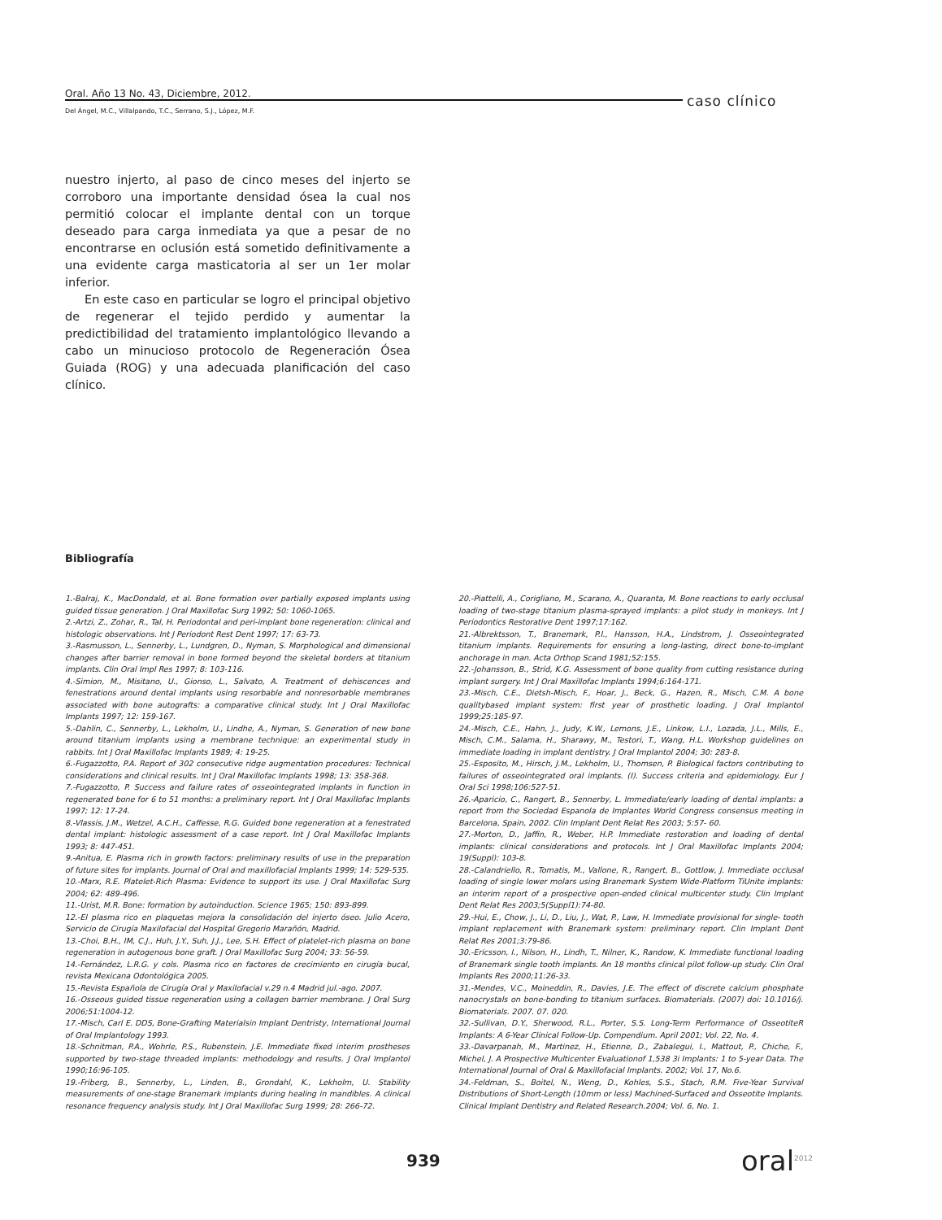Oral. Año 13 No. 43, Diciembre, 2012.
caso clínico
Del Ángel, M.C., Villalpando, T.C., Serrano, S.J., López, M.F.
nuestro injerto, al paso de cinco meses del injerto se corroboro una importante densidad ósea la cual nos permitió colocar el implante dental con un torque deseado para carga inmediata ya que a pesar de no encontrarse en oclusión está sometido definitivamente a una evidente carga masticatoria al ser un 1er molar inferior.
En este caso en particular se logro el principal objetivo de regenerar el tejido perdido y aumentar la predictibilidad del tratamiento implantológico llevando a cabo un minucioso protocolo de Regeneración Ósea Guiada (ROG) y una adecuada planificación del caso clínico.
Bibliografía
1.-Balraj, K., MacDondald, et al. Bone formation over partially exposed implants using guided tissue generation. J Oral Maxillofac Surg 1992; 50: 1060-1065.
2.-Artzi, Z., Zohar, R., Tal, H. Periodontal and peri-implant bone regeneration: clinical and histologic observations. Int J Periodont Rest Dent 1997; 17: 63-73.
3.-Rasmusson, L., Sennerby, L., Lundgren, D., Nyman, S. Morphological and dimensional changes after barrier removal in bone formed beyond the skeletal borders at titanium implants. Clin Oral Impl Res 1997; 8: 103-116.
4.-Simion, M., Misitano, U., Gionso, L., Salvato, A. Treatment of dehiscences and fenestrations around dental implants using resorbable and nonresorbable membranes associated with bone autografts: a comparative clinical study. Int J Oral Maxillofac Implants 1997; 12: 159-167.
5.-Dahlin, C., Sennerby, L., Lekholm, U., Lindhe, A., Nyman, S. Generation of new bone around titanium implants using a membrane technique: an experimental study in rabbits. Int J Oral Maxillofac Implants 1989; 4: 19-25.
6.-Fugazzotto, P.A. Report of 302 consecutive ridge augmentation procedures: Technical considerations and clinical results. Int J Oral Maxillofac Implants 1998; 13: 358-368.
7.-Fugazzotto, P. Success and failure rates of osseointegrated implants in function in regenerated bone for 6 to 51 months: a preliminary report. Int J Oral Maxillofac Implants 1997; 12: 17-24.
8.-Vlassis, J.M., Wetzel, A.C.H., Caffesse, R.G. Guided bone regeneration at a fenestrated dental implant: histologic assessment of a case report. Int J Oral Maxillofac Implants 1993; 8: 447-451.
9.-Anitua, E. Plasma rich in growth factors: preliminary results of use in the preparation of future sites for implants. Journal of Oral and maxillofacial Implants 1999; 14: 529-535.
10.-Marx, R.E. Platelet-Rich Plasma: Evidence to support its use. J Oral Maxillofac Surg 2004; 62: 489-496.
11.-Urist, M.R. Bone: formation by autoinduction. Science 1965; 150: 893-899.
12.-El plasma rico en plaquetas mejora la consolidación del injerto óseo. Julio Acero, Servicio de Cirugía Maxilofacial del Hospital Gregorio Marañón, Madrid.
13.-Choi, B.H., IM, C.J., Huh, J.Y., Suh, J.J., Lee, S.H. Effect of platelet-rich plasma on bone regeneration in autogenous bone graft. J Oral Maxillofac Surg 2004; 33: 56-59.
14.-Fernández, L.R.G. y cols. Plasma rico en factores de crecimiento en cirugía bucal, revista Mexicana Odontológica 2005.
15.-Revista Española de Cirugía Oral y Maxilofacial v.29 n.4 Madrid jul.-ago. 2007.
16.-Osseous guided tissue regeneration using a collagen barrier membrane. J Oral Surg 2006;51:1004-12.
17.-Misch, Carl E. DDS, Bone-Grafting Materialsin Implant Dentristy, International Journal of Oral Implantology 1993.
18.-Schnitman, P.A., Wohrle, P.S., Rubenstein, J.E. Immediate fixed interim prostheses supported by two-stage threaded implants: methodology and results. J Oral Implantol 1990;16:96-105.
19.-Friberg, B., Sennerby, L., Linden, B., Grondahl, K., Lekholm, U. Stability measurements of one-stage Branemark implants during healing in mandibles. A clinical resonance frequency analysis study. Int J Oral Maxillofac Surg 1999; 28: 266-72.
20.-Piattelli, A., Corigliano, M., Scarano, A., Quaranta, M. Bone reactions to early occlusal loading of two-stage titanium plasma-sprayed implants: a pilot study in monkeys. Int J Periodontics Restorative Dent 1997;17:162.
21.-Albrektsson, T., Branemark, P.I., Hansson, H.A., Lindstrom, J. Osseointegrated titanium implants. Requirements for ensuring a long-lasting, direct bone-to-implant anchorage in man. Acta Orthop Scand 1981;52:155.
22.-Johansson, B., Strid, K.G. Assessment of bone quality from cutting resistance during implant surgery. Int J Oral Maxillofac Implants 1994;6:164-171.
23.-Misch, C.E., Dietsh-Misch, F., Hoar, J., Beck, G., Hazen, R., Misch, C.M. A bone qualitybased implant system: first year of prosthetic loading. J Oral Implantol 1999;25:185-97.
24.-Misch, C.E., Hahn, J., Judy, K.W., Lemons, J.E., Linkow, L.I., Lozada, J.L., Mills, E., Misch, C.M., Salama, H., Sharawy, M., Testori, T., Wang, H.L. Workshop guidelines on immediate loading in implant dentistry. J Oral Implantol 2004; 30: 283-8.
25.-Esposito, M., Hirsch, J.M., Lekholm, U., Thomsen, P. Biological factors contributing to failures of osseointegrated oral implants. (I). Success criteria and epidemiology. Eur J Oral Sci 1998;106:527-51.
26.-Aparicio, C., Rangert, B., Sennerby, L. Immediate/early loading of dental implants: a report from the Sociedad Espanola de Implantes World Congress consensus meeting in Barcelona, Spain, 2002. Clin Implant Dent Relat Res 2003; 5:57- 60.
27.-Morton, D., Jaffin, R., Weber, H.P. Immediate restoration and loading of dental implants: clinical considerations and protocols. Int J Oral Maxillofac Implants 2004; 19(Suppl): 103-8.
28.-Calandriello, R., Tomatis, M., Vallone, R., Rangert, B., Gottlow, J. Immediate occlusal loading of single lower molars using Branemark System Wide-Platform TiUnite implants: an interim report of a prospective open-ended clinical multicenter study. Clin Implant Dent Relat Res 2003;5(Suppl1):74-80.
29.-Hui, E., Chow, J., Li, D., Liu, J., Wat, P., Law, H. Immediate provisional for single- tooth implant replacement with Branemark system: preliminary report. Clin Implant Dent Relat Res 2001;3:79-86.
30.-Ericsson, I., Nilson, H., Lindh, T., Nilner, K., Randow, K. Immediate functional loading of Branemark single tooth implants. An 18 months clinical pilot follow-up study. Clin Oral Implants Res 2000;11:26-33.
31.-Mendes, V.C., Moineddin, R., Davies, J.E. The effect of discrete calcium phosphate nanocrystals on bone-bonding to titanium surfaces. Biomaterials. (2007) doi: 10.1016/j. Biomaterials. 2007. 07. 020.
32.-Sullivan, D.Y., Sherwood, R.L., Porter, S.S. Long-Term Performance of OsseotiteR Implants: A 6-Year Clinical Follow-Up. Compendium. April 2001; Vol. 22, No. 4.
33.-Davarpanah, M., Martinez, H., Etienne, D., Zabalegui, I., Mattout, P., Chiche, F., Michel, J. A Prospective Multicenter Evaluationof 1,538 3i Implants: 1 to 5-year Data. The International Journal of Oral & Maxillofacial Implants. 2002; Vol. 17, No.6.
34.-Feldman, S., Boitel, N., Weng, D., Kohles, S.S., Stach, R.M. Five-Year Survival Distributions of Short-Length (10mm or less) Machined-Surfaced and Osseotite Implants. Clinical Implant Dentistry and Related Research.2004; Vol. 6, No. 1.
939 oral<sup>2012</sup>